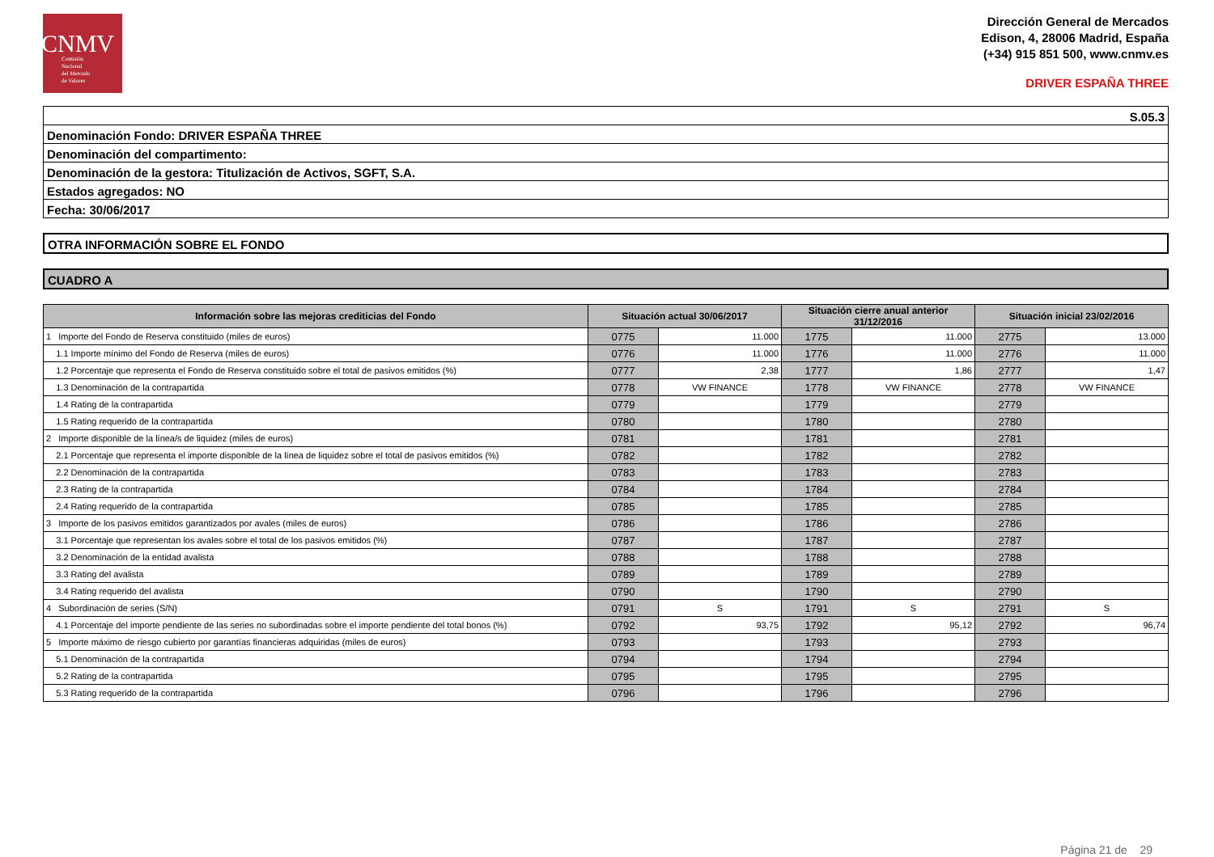CNMV
Comisión
Nacional
del Mercado
de Valores
Dirección General de Mercados
Edison, 4, 28006 Madrid, España
(+34) 915 851 500, www.cnmv.es
DRIVER ESPAÑA THREE
S.05.3
Denominación Fondo: DRIVER ESPAÑA THREE
Denominación del compartimento:
Denominación de la gestora: Titulización de Activos, SGFT, S.A.
Estados agregados: NO
Fecha: 30/06/2017
OTRA INFORMACIÓN SOBRE EL FONDO
CUADRO A
| Información sobre las mejoras crediticias del Fondo | Situación actual 30/06/2017 | | Situación cierre anual anterior 31/12/2016 | | Situación inicial 23/02/2016 | |
| --- | --- | --- | --- | --- | --- | --- |
| 1 Importe del Fondo de Reserva constituido (miles de euros) | 0775 | 11.000 | 1775 | 11.000 | 2775 | 13.000 |
| 1.1 Importe mínimo del Fondo de Reserva (miles de euros) | 0776 | 11.000 | 1776 | 11.000 | 2776 | 11.000 |
| 1.2 Porcentaje que representa el Fondo de Reserva constituido sobre el total de pasivos emitidos (%) | 0777 | 2,38 | 1777 | 1,86 | 2777 | 1,47 |
| 1.3 Denominación de la contrapartida | 0778 | VW FINANCE | 1778 | VW FINANCE | 2778 | VW FINANCE |
| 1.4 Rating de la contrapartida | 0779 | | 1779 | | 2779 | |
| 1.5 Rating requerido de la contrapartida | 0780 | | 1780 | | 2780 | |
| 2 Importe disponible de la línea/s de liquidez (miles de euros) | 0781 | | 1781 | | 2781 | |
| 2.1 Porcentaje que representa el importe disponible de la línea de liquidez sobre el total de pasivos emitidos (%) | 0782 | | 1782 | | 2782 | |
| 2.2 Denominación de la contrapartida | 0783 | | 1783 | | 2783 | |
| 2.3 Rating de la contrapartida | 0784 | | 1784 | | 2784 | |
| 2.4 Rating requerido de la contrapartida | 0785 | | 1785 | | 2785 | |
| 3 Importe de los pasivos emitidos garantizados por avales (miles de euros) | 0786 | | 1786 | | 2786 | |
| 3.1 Porcentaje que representan los avales sobre el total de los pasivos emitidos (%) | 0787 | | 1787 | | 2787 | |
| 3.2 Denominación de la entidad avalista | 0788 | | 1788 | | 2788 | |
| 3.3 Rating del avalista | 0789 | | 1789 | | 2789 | |
| 3.4 Rating requerido del avalista | 0790 | | 1790 | | 2790 | |
| 4 Subordinación de series (S/N) | 0791 | S | 1791 | S | 2791 | S |
| 4.1 Porcentaje del importe pendiente de las series no subordinadas sobre el importe pendiente del total bonos (%) | 0792 | 93,75 | 1792 | 95,12 | 2792 | 96,74 |
| 5 Importe máximo de riesgo cubierto por garantías financieras adquiridas (miles de euros) | 0793 | | 1793 | | 2793 | |
| 5.1 Denominación de la contrapartida | 0794 | | 1794 | | 2794 | |
| 5.2 Rating de la contrapartida | 0795 | | 1795 | | 2795 | |
| 5.3 Rating requerido de la contrapartida | 0796 | | 1796 | | 2796 | |
Página 21 de 29